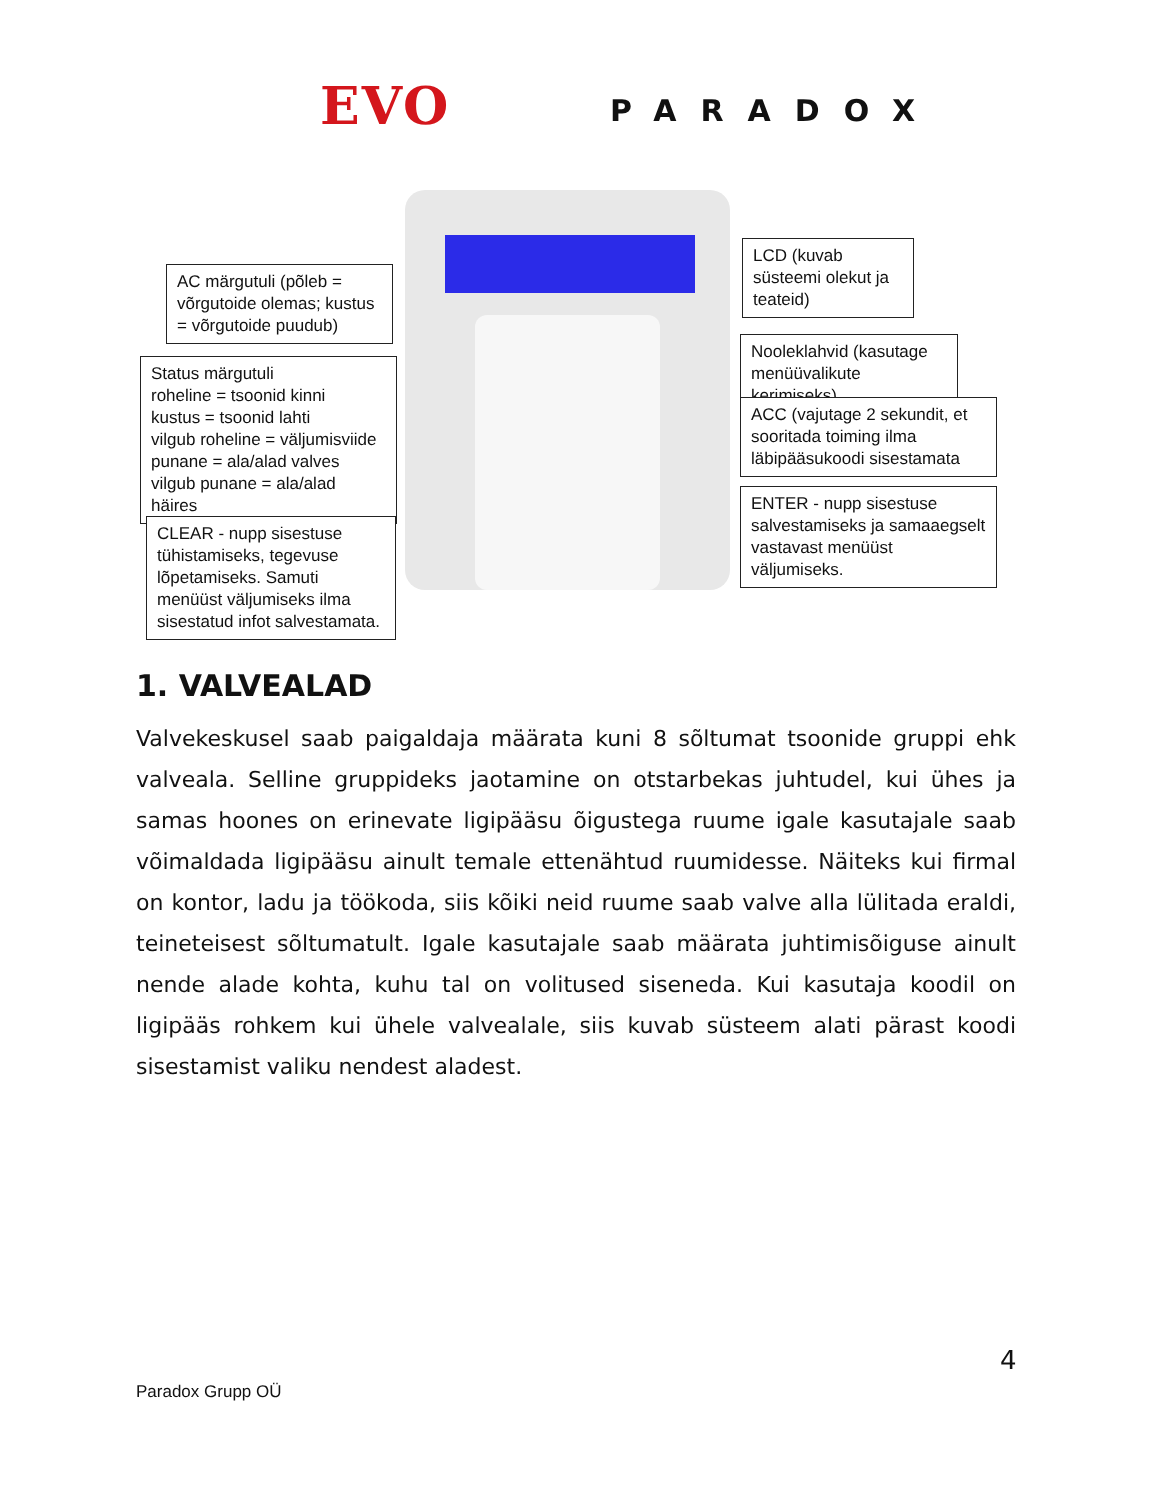EVO PARADOX
AC märgutuli (põleb = võrgutoide olemas; kustus = võrgutoide puudub)
Status märgutuli
roheline = tsoonid kinni
kustus = tsoonid lahti
vilgub roheline = väljumisviide
punane = ala/alad valves
vilgub punane = ala/alad häires
CLEAR - nupp sisestuse tühistamiseks, tegevuse lõpetamiseks. Samuti menüüst väljumiseks ilma sisestatud infot salvestamata.
LCD (kuvab süsteemi olekut ja teateid)
Nooleklahvid (kasutage menüüvalikute kerimiseks)
ACC (vajutage 2 sekundit, et sooritada toiming ilma läbipääsukoodi sisestamata
ENTER - nupp sisestuse salvestamiseks ja samaaegselt vastavast menüüst väljumiseks.
1. VALVEALAD
Valvekeskusel saab paigaldaja määrata kuni 8 sõltumat tsoonide gruppi ehk valveala. Selline gruppideks jaotamine on otstarbekas juhtudel, kui ühes ja samas hoones on erinevate ligipääsu õigustega ruume igale kasutajale saab võimaldada ligipääsu ainult temale ettenähtud ruumidesse. Näiteks kui firmal on kontor, ladu ja töökoda, siis kõiki neid ruume saab valve alla lülitada eraldi, teineteisest sõltumatult. Igale kasutajale saab määrata juhtimisõiguse ainult nende alade kohta, kuhu tal on volitused siseneda. Kui kasutaja koodil on ligipääs rohkem kui ühele valvealale, siis kuvab süsteem alati pärast koodi sisestamist valiku nendest aladest.
4
Paradox Grupp OÜ